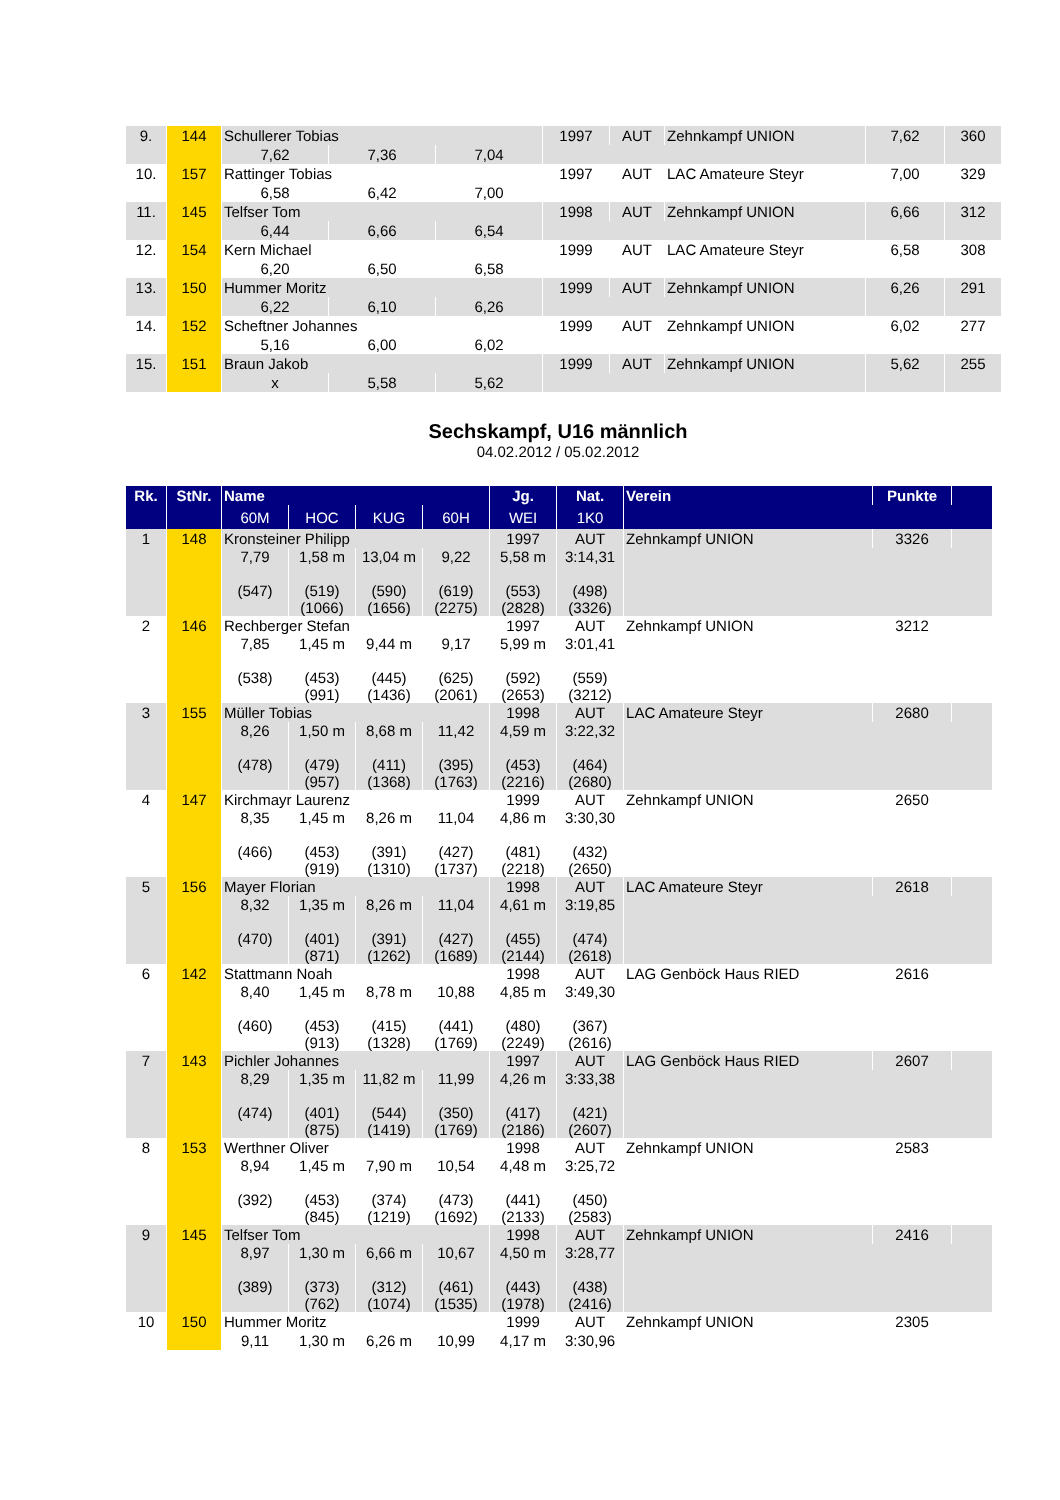| 9. | 144 | Schullerer Tobias | | | 1997 | AUT | Zehnkampf UNION | 7,62 | 360 |
| | | 7,62 | 7,36 | 7,04 | | | | | |
| 10. | 157 | Rattinger Tobias | | | 1997 | AUT | LAC Amateure Steyr | 7,00 | 329 |
| | | 6,58 | 6,42 | 7,00 | | | | | |
| 11. | 145 | Telfser Tom | | | 1998 | AUT | Zehnkampf UNION | 6,66 | 312 |
| | | 6,44 | 6,66 | 6,54 | | | | | |
| 12. | 154 | Kern Michael | | | 1999 | AUT | LAC Amateure Steyr | 6,58 | 308 |
| | | 6,20 | 6,50 | 6,58 | | | | | |
| 13. | 150 | Hummer Moritz | | | 1999 | AUT | Zehnkampf UNION | 6,26 | 291 |
| | | 6,22 | 6,10 | 6,26 | | | | | |
| 14. | 152 | Scheftner Johannes | | | 1999 | AUT | Zehnkampf UNION | 6,02 | 277 |
| | | 5,16 | 6,00 | 6,02 | | | | | |
| 15. | 151 | Braun Jakob | | | 1999 | AUT | Zehnkampf UNION | 5,62 | 255 |
| | | x | 5,58 | 5,62 | | | | | |
Sechskampf, U16 männlich
04.02.2012 / 05.02.2012
| Rk. | StNr. | Name | | | | Jg. | Nat. | Verein | Punkte | |
| --- | --- | --- | --- | --- | --- | --- | --- | --- | --- | --- |
| | | 60M | HOC | KUG | 60H | WEI | 1K0 | | | |
| 1 | 148 | Kronsteiner Philipp | | | | 1997 | AUT | Zehnkampf UNION | 3326 | |
| | | 7,79 (547) | 1,58 m (519) (1066) | 13,04 m (590) (1656) | 9,22 (619) (2275) | 5,58 m (553) (2828) | 3:14,31 (498) (3326) | | | |
| 2 | 146 | Rechberger Stefan | | | | 1997 | AUT | Zehnkampf UNION | 3212 | |
| | | 7,85 (538) | 1,45 m (453) (991) | 9,44 m (445) (1436) | 9,17 (625) (2061) | 5,99 m (592) (2653) | 3:01,41 (559) (3212) | | | |
| 3 | 155 | Müller Tobias | | | | 1998 | AUT | LAC Amateure Steyr | 2680 | |
| | | 8,26 (478) | 1,50 m (479) (957) | 8,68 m (411) (1368) | 11,42 (395) (1763) | 4,59 m (453) (2216) | 3:22,32 (464) (2680) | | | |
| 4 | 147 | Kirchmayr Laurenz | | | | 1999 | AUT | Zehnkampf UNION | 2650 | |
| | | 8,35 (466) | 1,45 m (453) (919) | 8,26 m (391) (1310) | 11,04 (427) (1737) | 4,86 m (481) (2218) | 3:30,30 (432) (2650) | | | |
| 5 | 156 | Mayer Florian | | | | 1998 | AUT | LAC Amateure Steyr | 2618 | |
| | | 8,32 (470) | 1,35 m (401) (871) | 8,26 m (391) (1262) | 11,04 (427) (1689) | 4,61 m (455) (2144) | 3:19,85 (474) (2618) | | | |
| 6 | 142 | Stattmann Noah | | | | 1998 | AUT | LAG Genböck Haus RIED | 2616 | |
| | | 8,40 (460) | 1,45 m (453) (913) | 8,78 m (415) (1328) | 10,88 (441) (1769) | 4,85 m (480) (2249) | 3:49,30 (367) (2616) | | | |
| 7 | 143 | Pichler Johannes | | | | 1997 | AUT | LAG Genböck Haus RIED | 2607 | |
| | | 8,29 (474) | 1,35 m (401) (875) | 11,82 m (544) (1419) | 11,99 (350) (1769) | 4,26 m (417) (2186) | 3:33,38 (421) (2607) | | | |
| 8 | 153 | Werthner Oliver | | | | 1998 | AUT | Zehnkampf UNION | 2583 | |
| | | 8,94 (392) | 1,45 m (453) (845) | 7,90 m (374) (1219) | 10,54 (473) (1692) | 4,48 m (441) (2133) | 3:25,72 (450) (2583) | | | |
| 9 | 145 | Telfser Tom | | | | 1998 | AUT | Zehnkampf UNION | 2416 | |
| | | 8,97 (389) | 1,30 m (373) (762) | 6,66 m (312) (1074) | 10,67 (461) (1535) | 4,50 m (443) (1978) | 3:28,77 (438) (2416) | | | |
| 10 | 150 | Hummer Moritz | | | | 1999 | AUT | Zehnkampf UNION | 2305 | |
| | | 9,11 | 1,30 m | 6,26 m | 10,99 | 4,17 m | 3:30,96 | | | |